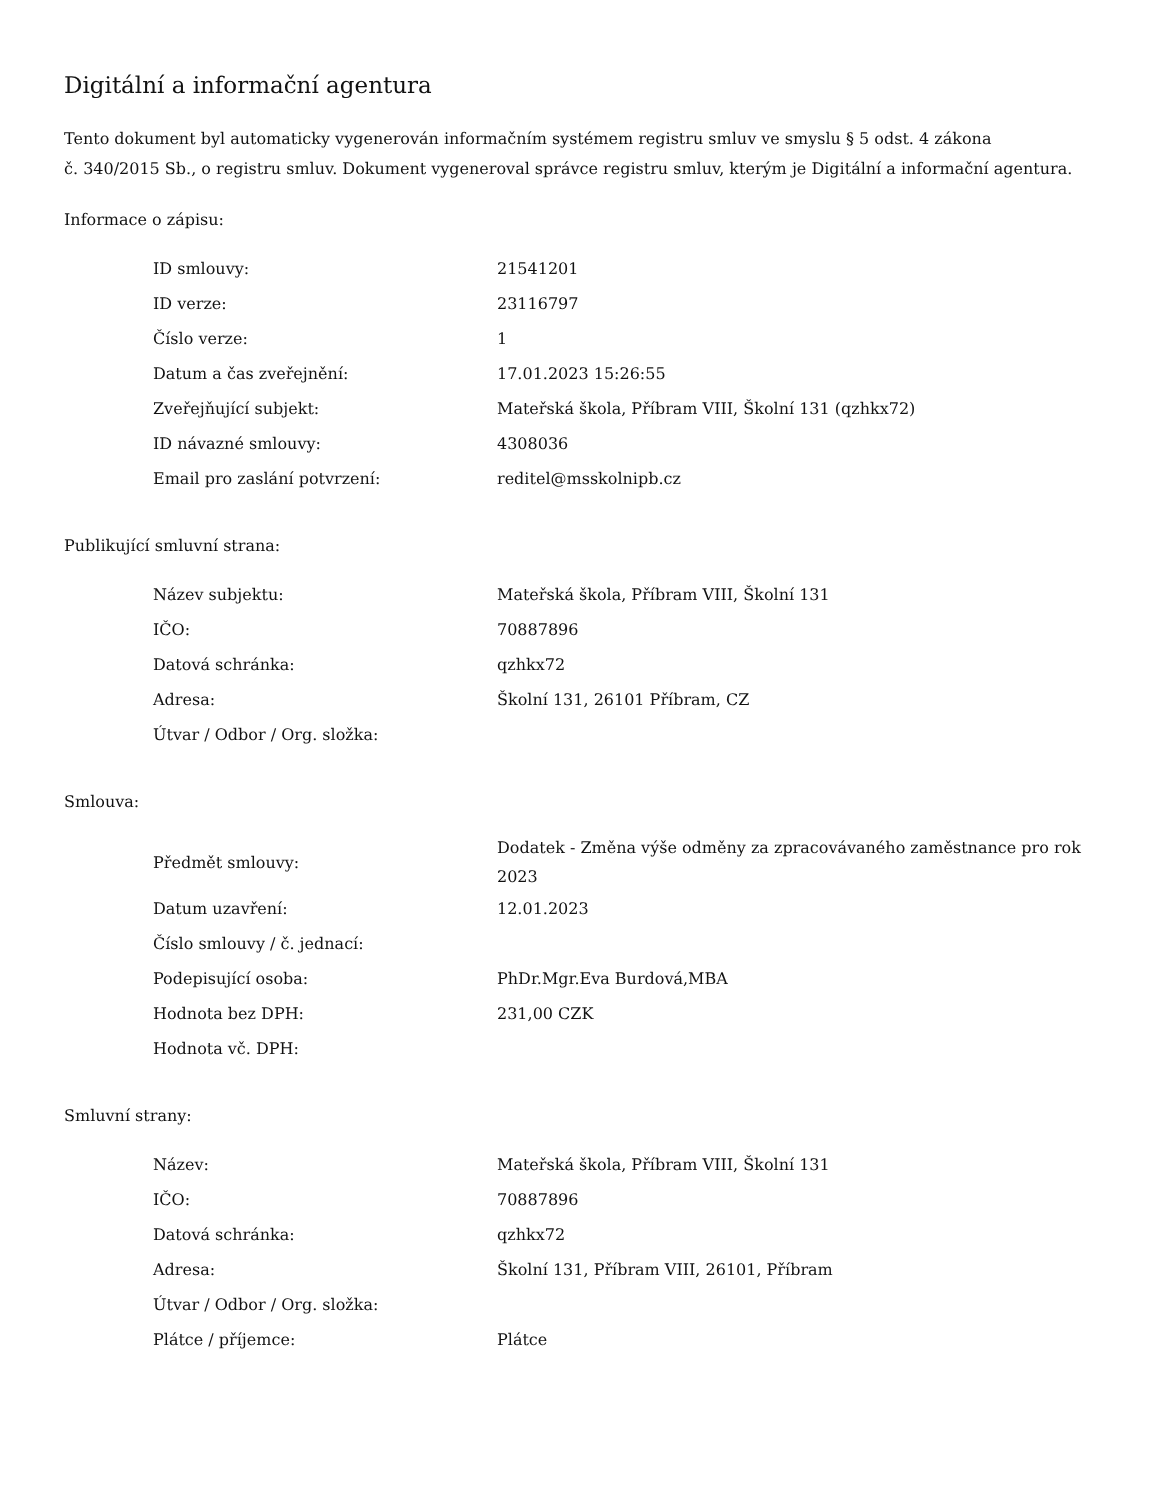Digitální a informační agentura
Tento dokument byl automaticky vygenerován informačním systémem registru smluv ve smyslu § 5 odst. 4 zákona
č. 340/2015 Sb., o registru smluv. Dokument vygeneroval správce registru smluv, kterým je Digitální a informační agentura.
Informace o zápisu:
| ID smlouvy: | 21541201 |
| ID verze: | 23116797 |
| Číslo verze: | 1 |
| Datum a čas zveřejnění: | 17.01.2023 15:26:55 |
| Zveřejňující subjekt: | Mateřská škola, Příbram VIII, Školní 131 (qzhkx72) |
| ID návazné smlouvy: | 4308036 |
| Email pro zaslání potvrzení: | reditel@msskolnipb.cz |
Publikující smluvní strana:
| Název subjektu: | Mateřská škola, Příbram VIII, Školní 131 |
| IČO: | 70887896 |
| Datová schránka: | qzhkx72 |
| Adresa: | Školní 131, 26101 Příbram, CZ |
| Útvar / Odbor / Org. složka: | |
Smlouva:
| Předmět smlouvy: | Dodatek - Změna výše odměny za zpracovávaného zaměstnance pro rok 2023 |
| Datum uzavření: | 12.01.2023 |
| Číslo smlouvy / č. jednací: | |
| Podepisující osoba: | PhDr.Mgr.Eva Burdová,MBA |
| Hodnota bez DPH: | 231,00 CZK |
| Hodnota vč. DPH: | |
Smluvní strany:
| Název: | Mateřská škola, Příbram VIII, Školní 131 |
| IČO: | 70887896 |
| Datová schránka: | qzhkx72 |
| Adresa: | Školní 131, Příbram VIII, 26101, Příbram |
| Útvar / Odbor / Org. složka: | |
| Plátce / příjemce: | Plátce |